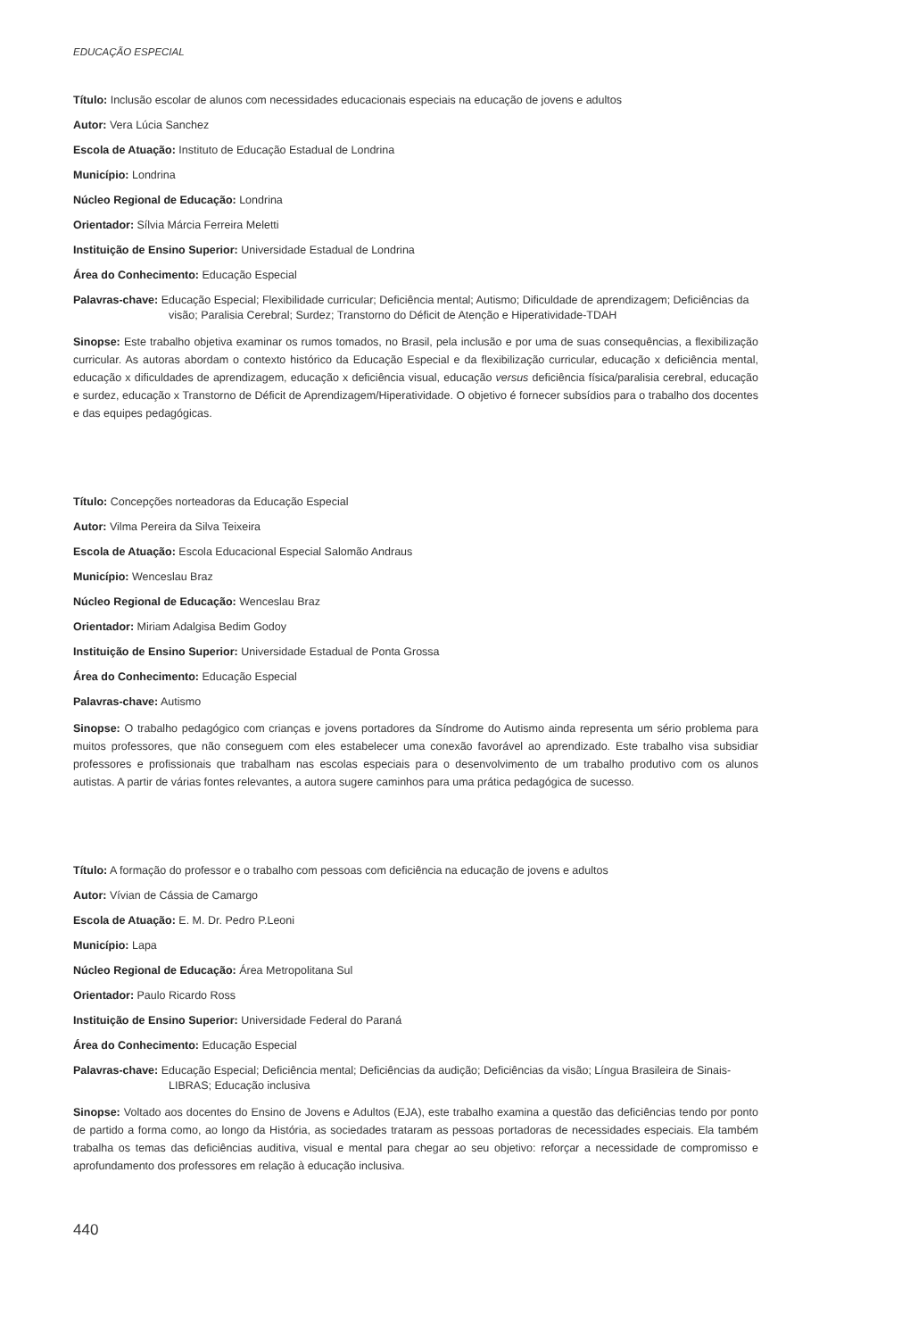EDUCAÇÃO ESPECIAL
Título: Inclusão escolar de alunos com necessidades educacionais especiais na educação de jovens e adultos
Autor: Vera Lúcia Sanchez
Escola de Atuação: Instituto de Educação Estadual de Londrina
Município: Londrina
Núcleo Regional de Educação: Londrina
Orientador: Sílvia Márcia Ferreira Meletti
Instituição de Ensino Superior: Universidade Estadual de Londrina
Área do Conhecimento: Educação Especial
Palavras-chave: Educação Especial; Flexibilidade curricular; Deficiência mental; Autismo; Dificuldade de aprendizagem; Deficiências da visão; Paralisia Cerebral; Surdez; Transtorno do Déficit de Atenção e Hiperatividade-TDAH
Sinopse: Este trabalho objetiva examinar os rumos tomados, no Brasil, pela inclusão e por uma de suas consequências, a flexibilização curricular. As autoras abordam o contexto histórico da Educação Especial e da flexibilização curricular, educação x deficiência mental, educação x dificuldades de aprendizagem, educação x deficiência visual, educação versus deficiência física/paralisia cerebral, educação e surdez, educação x Transtorno de Déficit de Aprendizagem/Hiperatividade. O objetivo é fornecer subsídios para o trabalho dos docentes e das equipes pedagógicas.
Título: Concepções norteadoras da Educação Especial
Autor: Vilma Pereira da Silva Teixeira
Escola de Atuação: Escola Educacional Especial Salomão Andraus
Município: Wenceslau Braz
Núcleo Regional de Educação: Wenceslau Braz
Orientador: Miriam Adalgisa Bedim Godoy
Instituição de Ensino Superior: Universidade Estadual de Ponta Grossa
Área do Conhecimento: Educação Especial
Palavras-chave: Autismo
Sinopse: O trabalho pedagógico com crianças e jovens portadores da Síndrome do Autismo ainda representa um sério problema para muitos professores, que não conseguem com eles estabelecer uma conexão favorável ao aprendizado. Este trabalho visa subsidiar professores e profissionais que trabalham nas escolas especiais para o desenvolvimento de um trabalho produtivo com os alunos autistas. A partir de várias fontes relevantes, a autora sugere caminhos para uma prática pedagógica de sucesso.
Título: A formação do professor e o trabalho com pessoas com deficiência na educação de jovens e adultos
Autor: Vívian de Cássia de Camargo
Escola de Atuação: E. M. Dr. Pedro P.Leoni
Município: Lapa
Núcleo Regional de Educação: Área Metropolitana Sul
Orientador: Paulo Ricardo Ross
Instituição de Ensino Superior: Universidade Federal do Paraná
Área do Conhecimento: Educação Especial
Palavras-chave: Educação Especial; Deficiência mental; Deficiências da audição; Deficiências da visão; Língua Brasileira de Sinais-LIBRAS; Educação inclusiva
Sinopse: Voltado aos docentes do Ensino de Jovens e Adultos (EJA), este trabalho examina a questão das deficiências tendo por ponto de partido a forma como, ao longo da História, as sociedades trataram as pessoas portadoras de necessidades especiais. Ela também trabalha os temas das deficiências auditiva, visual e mental para chegar ao seu objetivo: reforçar a necessidade de compromisso e aprofundamento dos professores em relação à educação inclusiva.
440